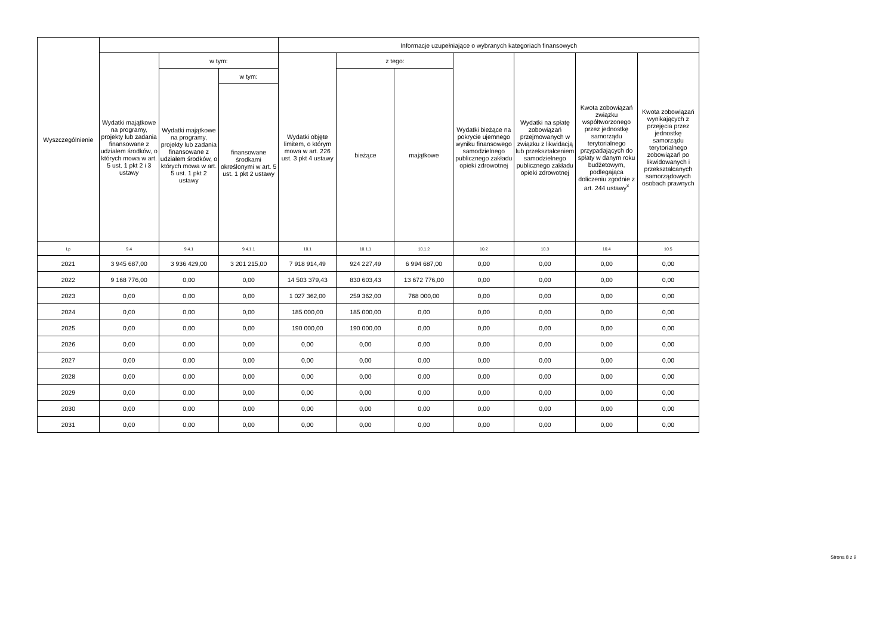| Wyszczególnienie | | | | Informacje uzupełniające o wybranych kategoriach finansowych | | | | | | |
| --- | --- | --- | --- | --- | --- | --- | --- | --- | --- | --- |
| | Wydatki majątkowe na programy, projekty lub zadania finansowane z udziałem środków, o których mowa w art. 5 ust. 1 pkt 2 i 3 ustawy | w tym: | | Wydatki objęte limitem, o którym mowa w art. 226 ust. 3 pkt 4 ustawy | z tego: | | Wydatki bieżące na pokrycie ujemnego wyniku finansowego samodzielnego publicznego zakładu opieki zdrowotnej | Wydatki na spłatę zobowiązań przejmowanych w związku z likwidacją lub przekształceniem samodzielnego publicznego zakładu opieki zdrowotnej | Kwota zobowiązań związku współtworzonego przez jednostkę samorządu terytorialnego przypadających do spłaty w danym roku budżetowym, podlegająca doliczeniu zgodnie z art. 244 ustawy<sup>x</sup> | Kwota zobowiązań wynikających z przejęcia przez jednostkę samorządu terytorialnego zobowiązań po likwidowanych i przekształcanych samorządowych osobach prawnych |
| | | Wydatki majątkowe na programy, projekty lub zadania finansowane z udziałem środków, o których mowa w art. 5 ust. 1 pkt 2 ustawy | w tym: | | bieżące | majątkowe | | | | |
| | | | finansowane środkami określonymi w art. 5 ust. 1 pkt 2 ustawy | | | | | | | |
| Lp | 9.4 | 9.4.1 | 9.4.1.1 | 10.1 | 10.1.1 | 10.1.2 | 10.2 | 10.3 | 10.4 | 10.5 |
| 2021 | 3 945 687,00 | 3 936 429,00 | 3 201 215,00 | 7 918 914,49 | 924 227,49 | 6 994 687,00 | 0,00 | 0,00 | 0,00 | 0,00 |
| 2022 | 9 168 776,00 | 0,00 | 0,00 | 14 503 379,43 | 830 603,43 | 13 672 776,00 | 0,00 | 0,00 | 0,00 | 0,00 |
| 2023 | 0,00 | 0,00 | 0,00 | 1 027 362,00 | 259 362,00 | 768 000,00 | 0,00 | 0,00 | 0,00 | 0,00 |
| 2024 | 0,00 | 0,00 | 0,00 | 185 000,00 | 185 000,00 | 0,00 | 0,00 | 0,00 | 0,00 | 0,00 |
| 2025 | 0,00 | 0,00 | 0,00 | 190 000,00 | 190 000,00 | 0,00 | 0,00 | 0,00 | 0,00 | 0,00 |
| 2026 | 0,00 | 0,00 | 0,00 | 0,00 | 0,00 | 0,00 | 0,00 | 0,00 | 0,00 | 0,00 |
| 2027 | 0,00 | 0,00 | 0,00 | 0,00 | 0,00 | 0,00 | 0,00 | 0,00 | 0,00 | 0,00 |
| 2028 | 0,00 | 0,00 | 0,00 | 0,00 | 0,00 | 0,00 | 0,00 | 0,00 | 0,00 | 0,00 |
| 2029 | 0,00 | 0,00 | 0,00 | 0,00 | 0,00 | 0,00 | 0,00 | 0,00 | 0,00 | 0,00 |
| 2030 | 0,00 | 0,00 | 0,00 | 0,00 | 0,00 | 0,00 | 0,00 | 0,00 | 0,00 | 0,00 |
| 2031 | 0,00 | 0,00 | 0,00 | 0,00 | 0,00 | 0,00 | 0,00 | 0,00 | 0,00 | 0,00 |
Strona 8 z 9